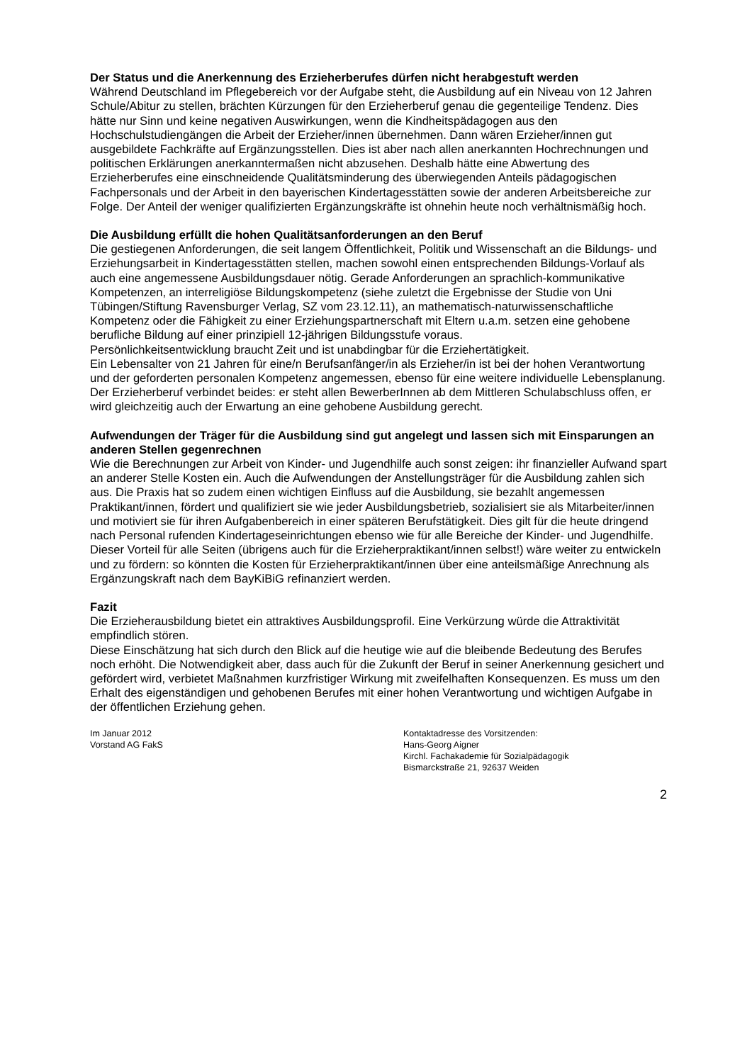Der Status und die Anerkennung des Erzieherberufes dürfen nicht herabgestuft werden
Während Deutschland im Pflegebereich vor der Aufgabe steht, die Ausbildung auf ein Niveau von 12 Jahren Schule/Abitur zu stellen, brächten Kürzungen für den Erzieherberuf genau die gegenteilige Tendenz. Dies hätte nur Sinn und keine negativen Auswirkungen, wenn die Kindheitspädagogen aus den Hochschulstudiengängen die Arbeit der Erzieher/innen übernehmen. Dann wären Erzieher/innen gut ausgebildete Fachkräfte auf Ergänzungsstellen. Dies ist aber nach allen anerkannten Hochrechnungen und politischen Erklärungen anerkanntermaßen nicht abzusehen. Deshalb hätte eine Abwertung des Erzieherberufes eine einschneidende Qualitätsminderung des überwiegenden Anteils pädagogischen Fachpersonals und der Arbeit in den bayerischen Kindertagesstätten sowie der anderen Arbeitsbereiche zur Folge. Der Anteil der weniger qualifizierten Ergänzungskräfte ist ohnehin heute noch verhältnismäßig hoch.
Die Ausbildung erfüllt die hohen Qualitätsanforderungen an den Beruf
Die gestiegenen Anforderungen, die seit langem Öffentlichkeit, Politik und Wissenschaft an die Bildungs- und Erziehungsarbeit in Kindertagesstätten stellen, machen sowohl einen entsprechenden Bildungs-Vorlauf als auch eine angemessene Ausbildungsdauer nötig. Gerade Anforderungen an sprachlich-kommunikative Kompetenzen, an interreligiöse Bildungskompetenz (siehe zuletzt die Ergebnisse der Studie von Uni Tübingen/Stiftung Ravensburger Verlag, SZ vom 23.12.11), an mathematisch-naturwissenschaftliche Kompetenz oder die Fähigkeit zu einer Erziehungspartnerschaft mit Eltern u.a.m. setzen eine gehobene berufliche Bildung auf einer prinzipiell 12-jährigen Bildungsstufe voraus.
Persönlichkeitsentwicklung braucht Zeit und ist unabdingbar für die Erziehertätigkeit.
Ein Lebensalter von 21 Jahren für eine/n Berufsanfänger/in als Erzieher/in ist bei der hohen Verantwortung und der geforderten personalen Kompetenz angemessen, ebenso für eine weitere individuelle Lebensplanung.
Der Erzieherberuf verbindet beides: er steht allen BewerberInnen ab dem Mittleren Schulabschluss offen, er wird gleichzeitig auch der Erwartung an eine gehobene Ausbildung gerecht.
Aufwendungen der Träger für die Ausbildung sind gut angelegt und lassen sich mit Einsparungen an anderen Stellen gegenrechnen
Wie die Berechnungen zur Arbeit von Kinder- und Jugendhilfe auch sonst zeigen: ihr finanzieller Aufwand spart an anderer Stelle Kosten ein. Auch die Aufwendungen der Anstellungsträger für die Ausbildung zahlen sich aus. Die Praxis hat so zudem einen wichtigen Einfluss auf die Ausbildung, sie bezahlt angemessen Praktikant/innen, fördert und qualifiziert sie wie jeder Ausbildungsbetrieb, sozialisiert sie als Mitarbeiter/innen und motiviert sie für ihren Aufgabenbereich in einer späteren Berufstätigkeit. Dies gilt für die heute dringend nach Personal rufenden Kindertageseinrichtungen ebenso wie für alle Bereiche der Kinder- und Jugendhilfe. Dieser Vorteil für alle Seiten (übrigens auch für die Erzieherpraktikant/innen selbst!) wäre weiter zu entwickeln und zu fördern: so könnten die Kosten für Erzieherpraktikant/innen über eine anteilsmäßige Anrechnung als Ergänzungskraft nach dem BayKiBiG refinanziert werden.
Fazit
Die Erzieherausbildung bietet ein attraktives Ausbildungsprofil. Eine Verkürzung würde die Attraktivität empfindlich stören.
Diese Einschätzung hat sich durch den Blick auf die heutige wie auf die bleibende Bedeutung des Berufes noch erhöht. Die Notwendigkeit aber, dass auch für die Zukunft der Beruf in seiner Anerkennung gesichert und gefördert wird, verbietet Maßnahmen kurzfristiger Wirkung mit zweifelhaften Konsequenzen. Es muss um den Erhalt des eigenständigen und gehobenen Berufes mit einer hohen Verantwortung und wichtigen Aufgabe in der öffentlichen Erziehung gehen.
Im Januar 2012
Vorstand AG FakS
Kontaktadresse des Vorsitzenden:
Hans-Georg Aigner
Kirchl. Fachakademie für Sozialpädagogik
Bismarckstraße 21, 92637 Weiden
2